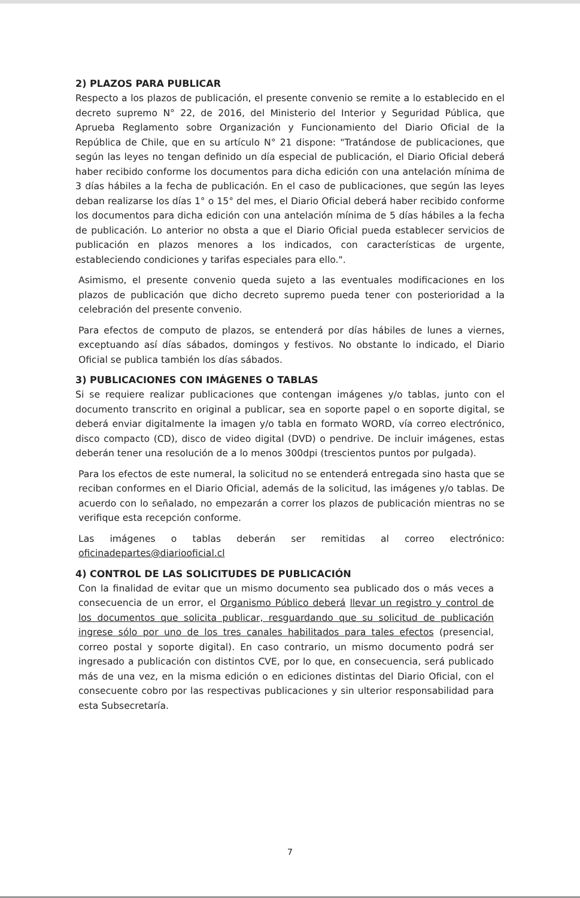2) PLAZOS PARA PUBLICAR
Respecto a los plazos de publicación, el presente convenio se remite a lo establecido en el decreto supremo N° 22, de 2016, del Ministerio del Interior y Seguridad Pública, que Aprueba Reglamento sobre Organización y Funcionamiento del Diario Oficial de la República de Chile, que en su artículo N° 21 dispone: "Tratándose de publicaciones, que según las leyes no tengan definido un día especial de publicación, el Diario Oficial deberá haber recibido conforme los documentos para dicha edición con una antelación mínima de 3 días hábiles a la fecha de publicación. En el caso de publicaciones, que según las leyes deban realizarse los días 1° o 15° del mes, el Diario Oficial deberá haber recibido conforme los documentos para dicha edición con una antelación mínima de 5 días hábiles a la fecha de publicación. Lo anterior no obsta a que el Diario Oficial pueda establecer servicios de publicación en plazos menores a los indicados, con características de urgente, estableciendo condiciones y tarifas especiales para ello.".
Asimismo, el presente convenio queda sujeto a las eventuales modificaciones en los plazos de publicación que dicho decreto supremo pueda tener con posterioridad a la celebración del presente convenio.
Para efectos de computo de plazos, se entenderá por días hábiles de lunes a viernes, exceptuando así días sábados, domingos y festivos. No obstante lo indicado, el Diario Oficial se publica también los días sábados.
3) PUBLICACIONES CON IMÁGENES O TABLAS
Si se requiere realizar publicaciones que contengan imágenes y/o tablas, junto con el documento transcrito en original a publicar, sea en soporte papel o en soporte digital, se deberá enviar digitalmente la imagen y/o tabla en formato WORD, vía correo electrónico, disco compacto (CD), disco de video digital (DVD) o pendrive. De incluir imágenes, estas deberán tener una resolución de a lo menos 300dpi (trescientos puntos por pulgada).
Para los efectos de este numeral, la solicitud no se entenderá entregada sino hasta que se reciban conformes en el Diario Oficial, además de la solicitud, las imágenes y/o tablas. De acuerdo con lo señalado, no empezarán a correr los plazos de publicación mientras no se verifique esta recepción conforme.
Las imágenes o tablas deberán ser remitidas al correo electrónico: oficinadepartes@diariooficial.cl
4) CONTROL DE LAS SOLICITUDES DE PUBLICACIÓN
Con la finalidad de evitar que un mismo documento sea publicado dos o más veces a consecuencia de un error, el Organismo Público deberá llevar un registro y control de los documentos que solicita publicar, resguardando que su solicitud de publicación ingrese sólo por uno de los tres canales habilitados para tales efectos (presencial, correo postal y soporte digital). En caso contrario, un mismo documento podrá ser ingresado a publicación con distintos CVE, por lo que, en consecuencia, será publicado más de una vez, en la misma edición o en ediciones distintas del Diario Oficial, con el consecuente cobro por las respectivas publicaciones y sin ulterior responsabilidad para esta Subsecretaría.
7